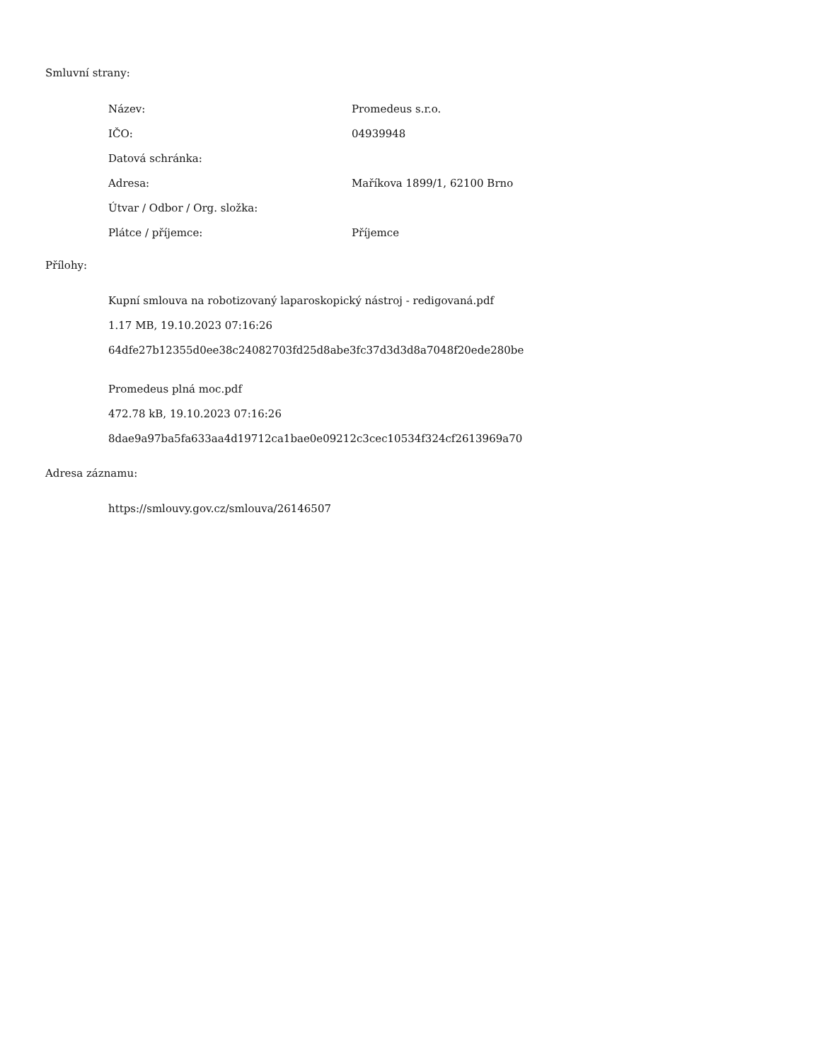Smluvní strany:
| Název: | Promedeus s.r.o. |
| IČO: | 04939948 |
| Datová schránka: | |
| Adresa: | Maříkova 1899/1, 62100 Brno |
| Útvar / Odbor / Org. složka: | |
| Plátce / příjemce: | Příjemce |
Přílohy:
Kupní smlouva na robotizovaný laparoskopický nástroj - redigovaná.pdf
1.17 MB, 19.10.2023 07:16:26
64dfe27b12355d0ee38c24082703fd25d8abe3fc37d3d3d8a7048f20ede280be
Promedeus plná moc.pdf
472.78 kB, 19.10.2023 07:16:26
8dae9a97ba5fa633aa4d19712ca1bae0e09212c3cec10534f324cf2613969a70
Adresa záznamu:
https://smlouvy.gov.cz/smlouva/26146507